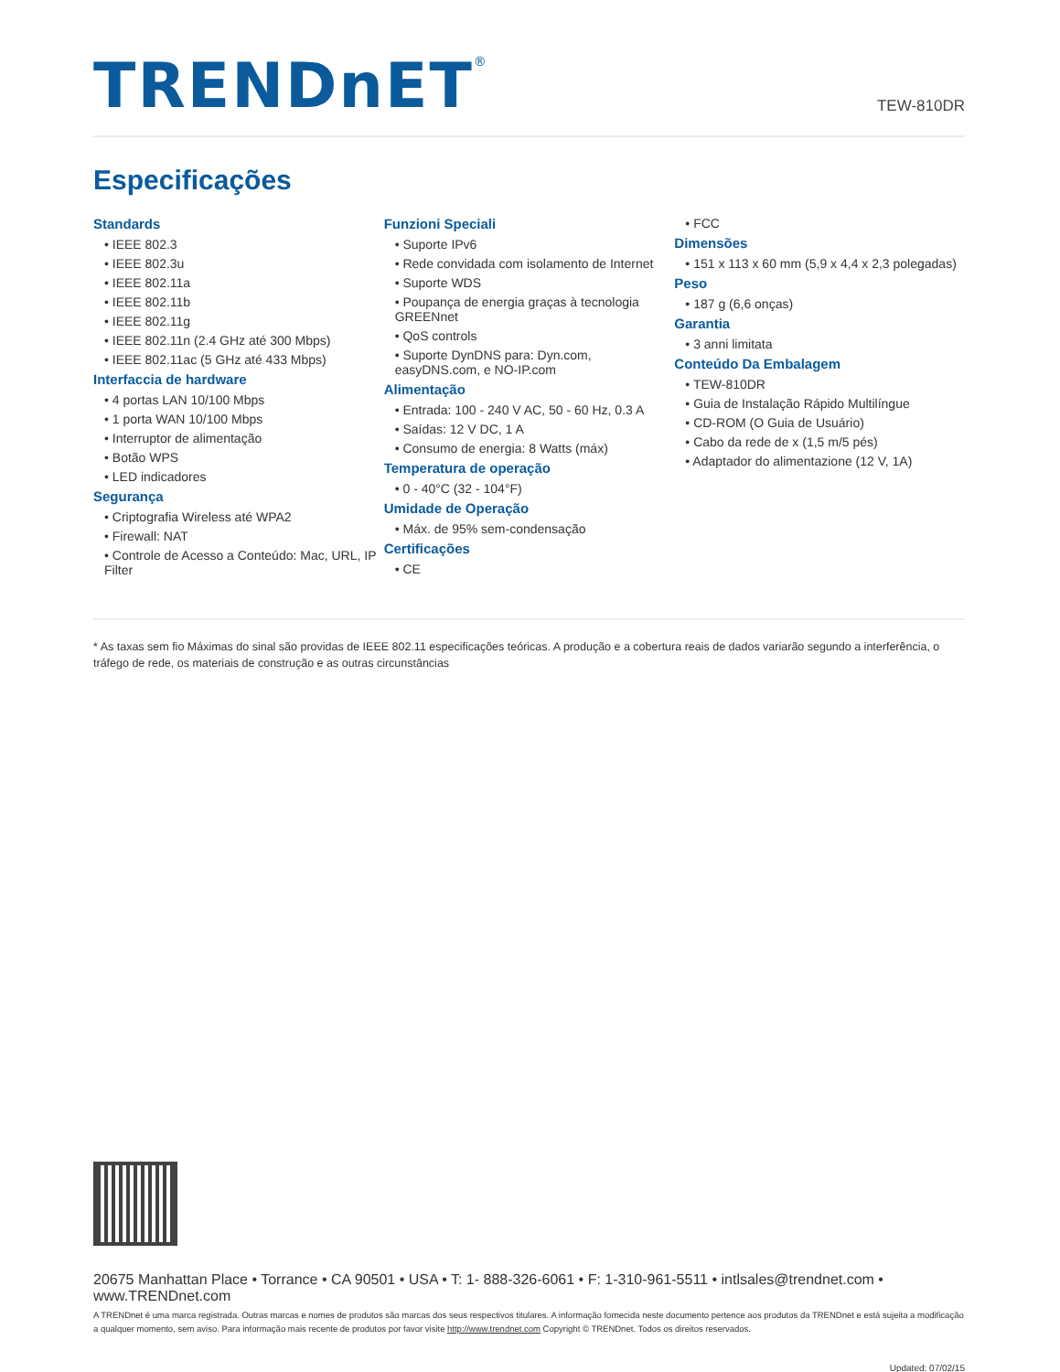TRENDnET<sup>®</sup>
TEW-810DR
Especificações
Standards
• IEEE 802.3
• IEEE 802.3u
• IEEE 802.11a
• IEEE 802.11b
• IEEE 802.11g
• IEEE 802.11n (2.4 GHz até 300 Mbps)
• IEEE 802.11ac (5 GHz até 433 Mbps)
Interfaccia de hardware
• 4 portas LAN 10/100 Mbps
• 1 porta WAN 10/100 Mbps
• Interruptor de alimentação
• Botão WPS
• LED indicadores
Segurança
• Criptografia Wireless até WPA2
• Firewall: NAT
• Controle de Acesso a Conteúdo: Mac, URL, IP Filter
Funzioni Speciali
• Suporte IPv6
• Rede convidada com isolamento de Internet
• Suporte WDS
• Poupança de energia graças à tecnologia GREENnet
• QoS controls
• Suporte DynDNS para: Dyn.com, easyDNS.com, e NO-IP.com
Alimentação
• Entrada: 100 - 240 V AC, 50 - 60 Hz, 0.3 A
• Saídas: 12 V DC, 1 A
• Consumo de energia: 8 Watts (máx)
Temperatura de operação
• 0 - 40°C (32 - 104°F)
Umidade de Operação
• Máx. de 95% sem-condensação
Certificações
• CE
• FCC
Dimensões
• 151 x 113 x 60 mm (5,9 x 4,4 x 2,3 polegadas)
Peso
• 187 g (6,6 onças)
Garantia
• 3 anni limitata
Conteúdo Da Embalagem
• TEW-810DR
• Guia de Instalação Rápido Multilíngue
• CD-ROM (O Guia de Usuário)
• Cabo da rede de x (1,5 m/5 pés)
• Adaptador do alimentazione (12 V, 1A)
* As taxas sem fio Máximas do sinal são providas de IEEE 802.11 especificações teóricas. A produção e a cobertura reais de dados variarão segundo a interferência, o tráfego de rede, os materiais de construção e as outras circunstâncias
20675 Manhattan Place • Torrance • CA 90501 • USA • T: 1- 888-326-6061 • F: 1-310-961-5511 • intlsales@trendnet.com • www.TRENDnet.com
A TRENDnet é uma marca registrada. Outras marcas e nomes de produtos são marcas dos seus respectivos titulares. A informação fornecida neste documento pertence aos produtos da TRENDnet e está sujeita a modificação a qualquer momento, sem aviso. Para informação mais recente de produtos por favor visite http://www.trendnet.com Copyright © TRENDnet. Todos os direitos reservados.
Updated: 07/02/15